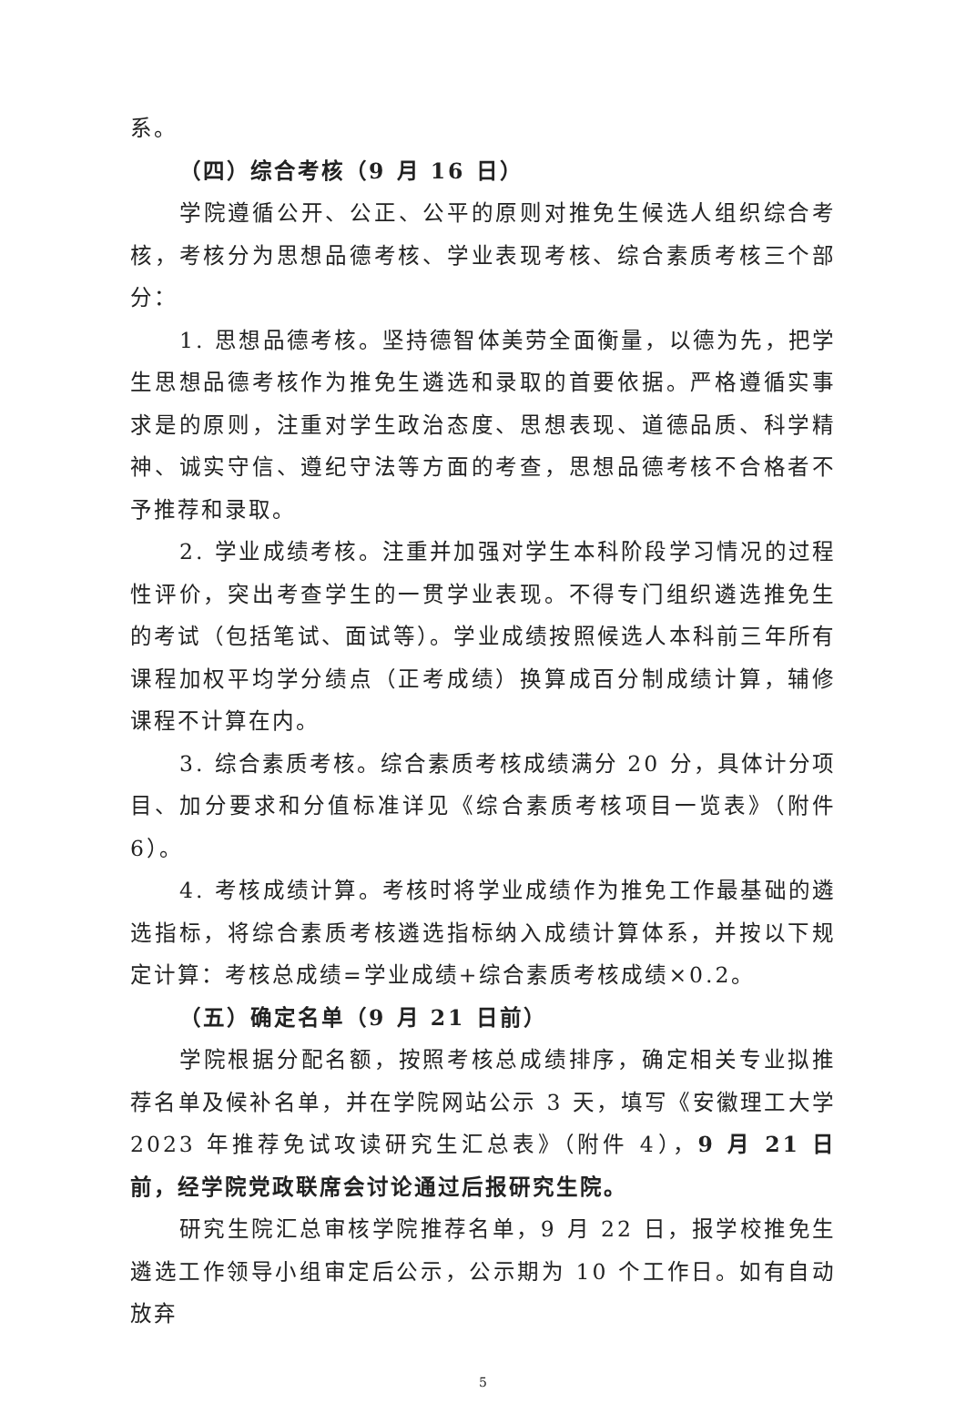系。
（四）综合考核（9 月 16 日）
学院遵循公开、公正、公平的原则对推免生候选人组织综合考核，考核分为思想品德考核、学业表现考核、综合素质考核三个部分：
1. 思想品德考核。坚持德智体美劳全面衡量，以德为先，把学生思想品德考核作为推免生遴选和录取的首要依据。严格遵循实事求是的原则，注重对学生政治态度、思想表现、道德品质、科学精神、诚实守信、遵纪守法等方面的考查，思想品德考核不合格者不予推荐和录取。
2. 学业成绩考核。注重并加强对学生本科阶段学习情况的过程性评价，突出考查学生的一贯学业表现。不得专门组织遴选推免生的考试（包括笔试、面试等）。学业成绩按照候选人本科前三年所有课程加权平均学分绩点（正考成绩）换算成百分制成绩计算，辅修课程不计算在内。
3. 综合素质考核。综合素质考核成绩满分 20 分，具体计分项目、加分要求和分值标准详见《综合素质考核项目一览表》（附件 6）。
4. 考核成绩计算。考核时将学业成绩作为推免工作最基础的遴选指标，将综合素质考核遴选指标纳入成绩计算体系，并按以下规定计算：考核总成绩=学业成绩+综合素质考核成绩×0.2。
（五）确定名单（9 月 21 日前）
学院根据分配名额，按照考核总成绩排序，确定相关专业拟推荐名单及候补名单，并在学院网站公示 3 天，填写《安徽理工大学 2023 年推荐免试攻读研究生汇总表》（附件 4），9 月 21 日前，经学院党政联席会讨论通过后报研究生院。
研究生院汇总审核学院推荐名单，9 月 22 日，报学校推免生遴选工作领导小组审定后公示，公示期为 10 个工作日。如有自动放弃
5